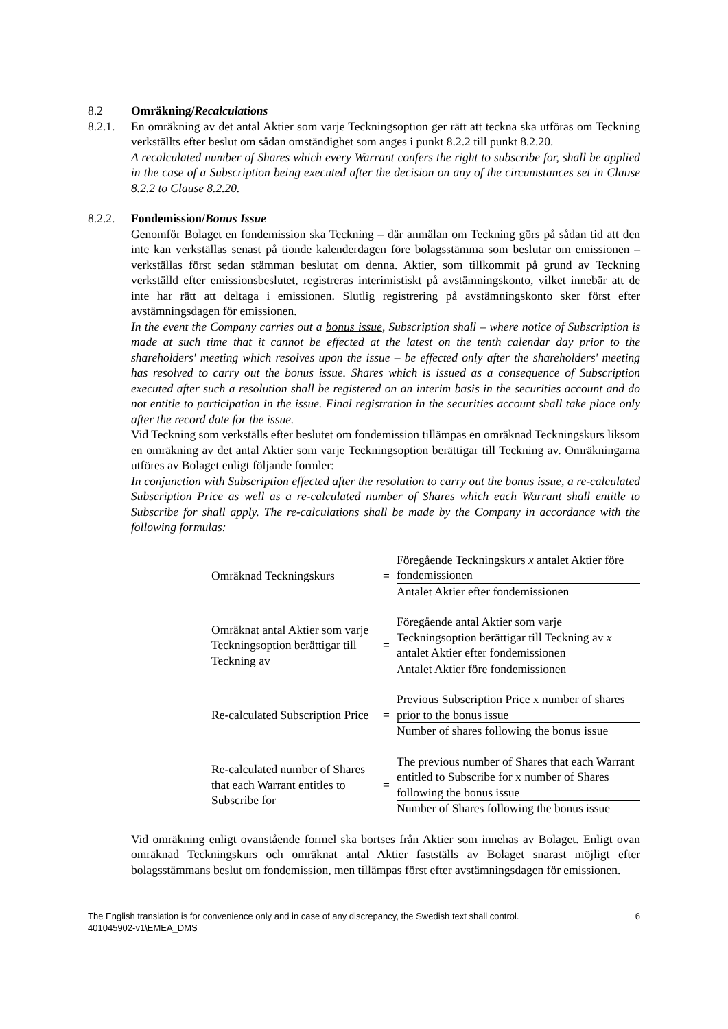8.2 Omräkning/Recalculations
8.2.1. En omräkning av det antal Aktier som varje Teckningsoption ger rätt att teckna ska utföras om Teckning verkställts efter beslut om sådan omständighet som anges i punkt 8.2.2 till punkt 8.2.20.
A recalculated number of Shares which every Warrant confers the right to subscribe for, shall be applied in the case of a Subscription being executed after the decision on any of the circumstances set in Clause 8.2.2 to Clause 8.2.20.
8.2.2. Fondemission/Bonus Issue
Genomför Bolaget en fondemission ska Teckning – där anmälan om Teckning görs på sådan tid att den inte kan verkställas senast på tionde kalenderdagen före bolagsstämma som beslutar om emissionen – verkställas först sedan stämman beslutat om denna. Aktier, som tillkommit på grund av Teckning verkställd efter emissionsbeslutet, registreras interimistiskt på avstämningskonto, vilket innebär att de inte har rätt att deltaga i emissionen. Slutlig registrering på avstämningskonto sker först efter avstämningsdagen för emissionen.
In the event the Company carries out a bonus issue, Subscription shall – where notice of Subscription is made at such time that it cannot be effected at the latest on the tenth calendar day prior to the shareholders' meeting which resolves upon the issue – be effected only after the shareholders' meeting has resolved to carry out the bonus issue. Shares which is issued as a consequence of Subscription executed after such a resolution shall be registered on an interim basis in the securities account and do not entitle to participation in the issue. Final registration in the securities account shall take place only after the record date for the issue.
Vid Teckning som verkställs efter beslutet om fondemission tillämpas en omräknad Teckningskurs liksom en omräkning av det antal Aktier som varje Teckningsoption berättigar till Teckning av. Omräkningarna utföres av Bolaget enligt följande formler:
In conjunction with Subscription effected after the resolution to carry out the bonus issue, a re-calculated Subscription Price as well as a re-calculated number of Shares which each Warrant shall entitle to Subscribe for shall apply. The re-calculations shall be made by the Company in accordance with the following formulas:
| Omräknad Teckningskurs | = | Föregående Teckningskurs x antalet Aktier före fondemissionen |
| | | Antalet Aktier efter fondemissionen |
| Omräknat antal Aktier som varje Teckningsoption berättigar till Teckning av | = | Föregående antal Aktier som varje Teckningsoption berättigar till Teckning av x antalet Aktier efter fondemissionen |
| | | Antalet Aktier före fondemissionen |
| Re-calculated Subscription Price | = | Previous Subscription Price x number of shares prior to the bonus issue |
| | | Number of shares following the bonus issue |
| Re-calculated number of Shares that each Warrant entitles to Subscribe for | = | The previous number of Shares that each Warrant entitled to Subscribe for x number of Shares following the bonus issue |
| | | Number of Shares following the bonus issue |
Vid omräkning enligt ovanstående formel ska bortses från Aktier som innehas av Bolaget. Enligt ovan omräknad Teckningskurs och omräknat antal Aktier fastställs av Bolaget snarast möjligt efter bolagsstämmans beslut om fondemission, men tillämpas först efter avstämningsdagen för emissionen.
The English translation is for convenience only and in case of any discrepancy, the Swedish text shall control.
401045902-v1\EMEA_DMS
6